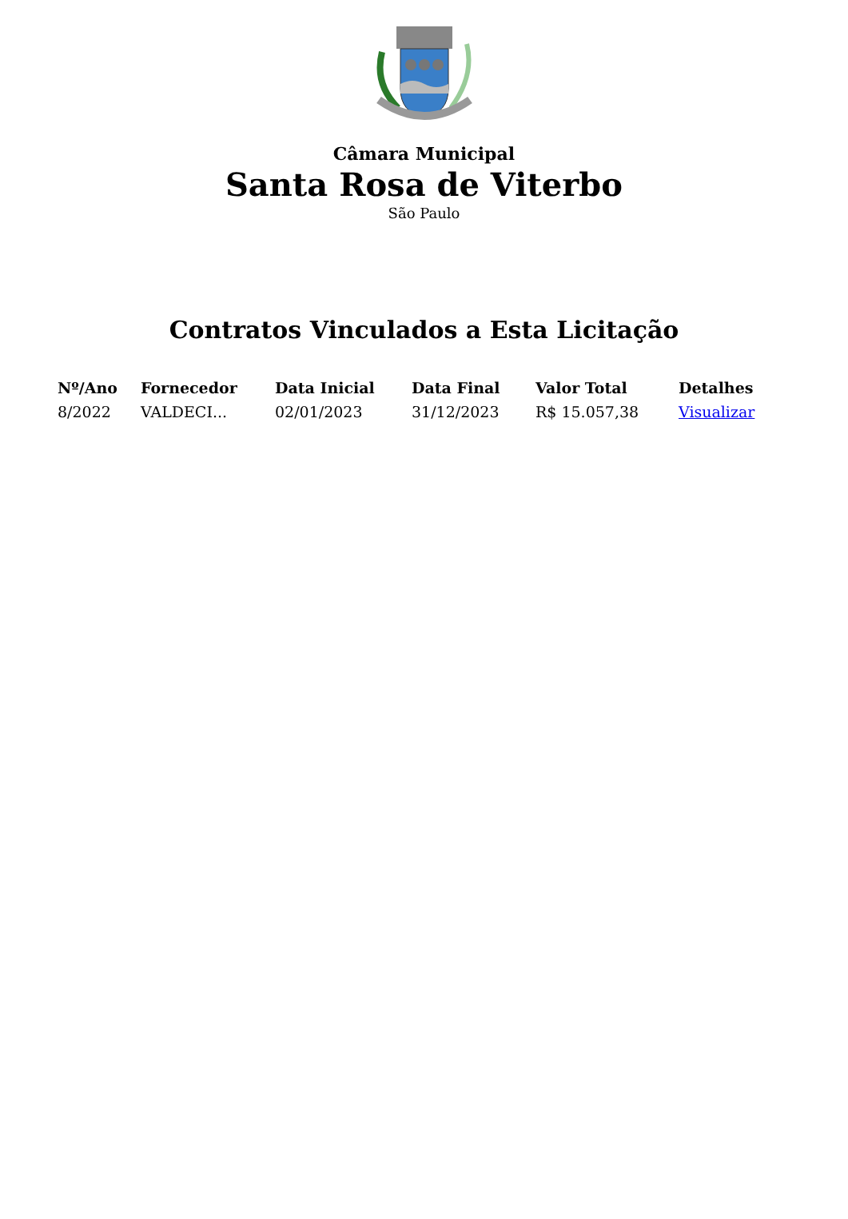Câmara Municipal
Santa Rosa de Viterbo
São Paulo
Contratos Vinculados a Esta Licitação
| Nº/Ano | Fornecedor | Data Inicial | Data Final | Valor Total | Detalhes |
| --- | --- | --- | --- | --- | --- |
| 8/2022 | VALDECI... | 02/01/2023 | 31/12/2023 | R$ 15.057,38 | Visualizar |